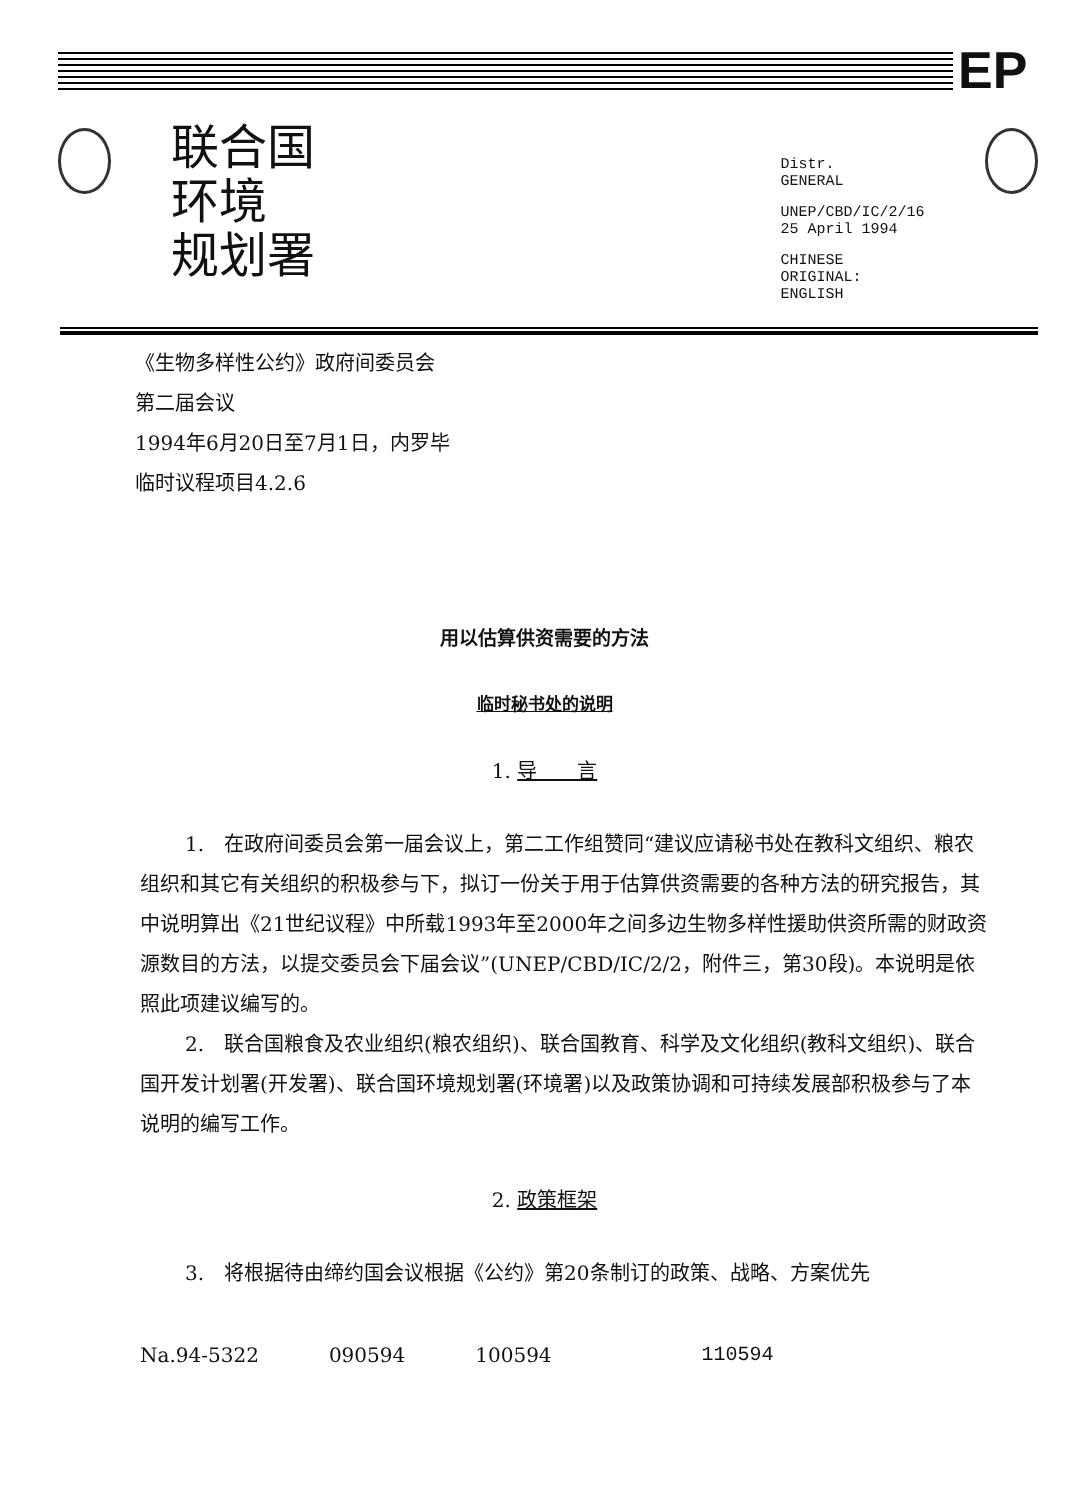EP
联合国
环境
规划署
Distr.
GENERAL
UNEP/CBD/IC/2/16
25 April 1994
CHINESE
ORIGINAL: ENGLISH
《生物多样性公约》政府间委员会
第二届会议
1994年6月20日至7月1日，内罗毕
临时议程项目4.2.6
用以估算供资需要的方法
临时秘书处的说明
1. 导　　言
1.　在政府间委员会第一届会议上，第二工作组赞同“建议应请秘书处在教科文组织、粮农组织和其它有关组织的积极参与下，拟订一份关于用于估算供资需要的各种方法的研究报告，其中说明算出《21世纪议程》中所载1993年至2000年之间多边生物多样性援助供资所需的财政资源数目的方法，以提交委员会下届会议”(UNEP/CBD/IC/2/2，附件三，第30段)。本说明是依照此项建议编写的。
2.　联合国粮食及农业组织(粮农组织)、联合国教育、科学及文化组织(教科文组织)、联合国开发计划署(开发署)、联合国环境规划署(环境署)以及政策协调和可持续发展部积极参与了本说明的编写工作。
2. 政策框架
3.　将根据待由缔约国会议根据《公约》第20条制订的政策、战略、方案优先
Na.94-5322 090594 100594 110594